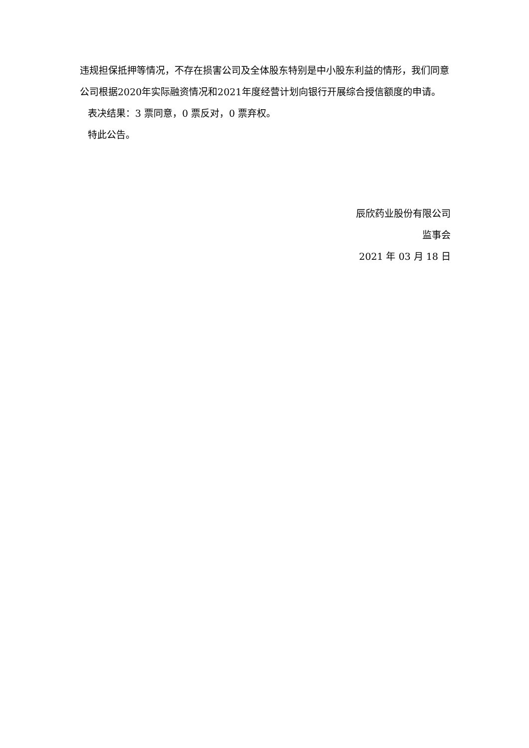违规担保抵押等情况，不存在损害公司及全体股东特别是中小股东利益的情形，我们同意公司根据2020年实际融资情况和2021年度经营计划向银行开展综合授信额度的申请。
表决结果：3 票同意，0 票反对，0 票弃权。
特此公告。
辰欣药业股份有限公司
监事会
2021 年 03 月 18 日